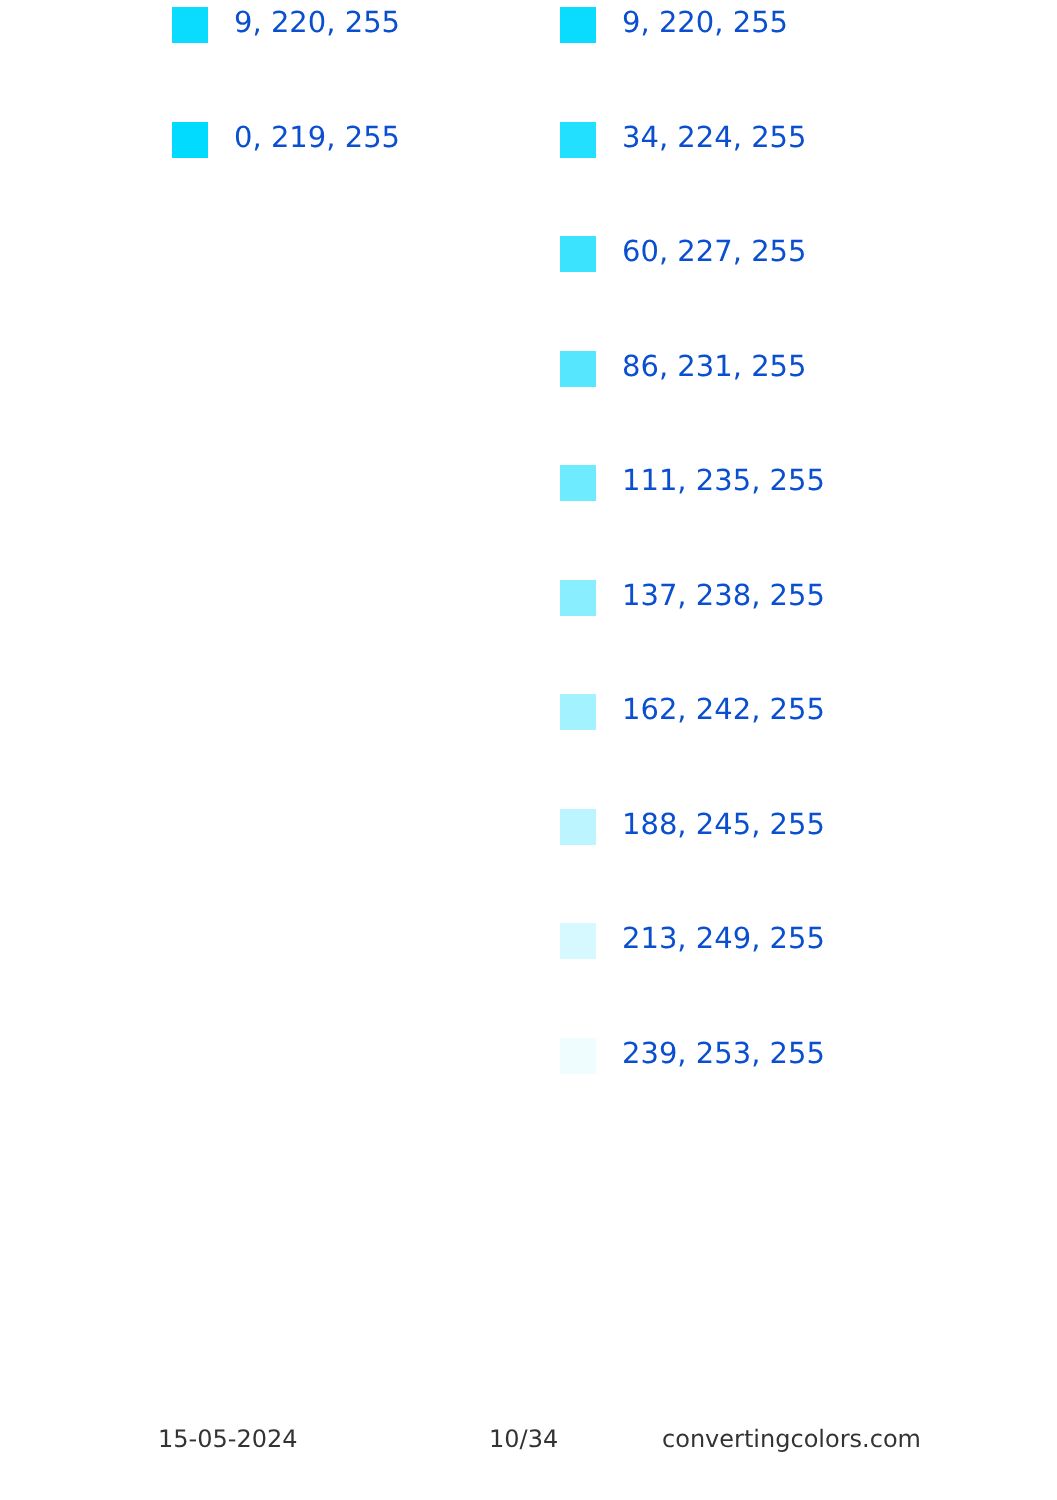9, 220, 255
0, 219, 255
9, 220, 255
34, 224, 255
60, 227, 255
86, 231, 255
111, 235, 255
137, 238, 255
162, 242, 255
188, 245, 255
213, 249, 255
239, 253, 255
15-05-2024 10/34 convertingcolors.com